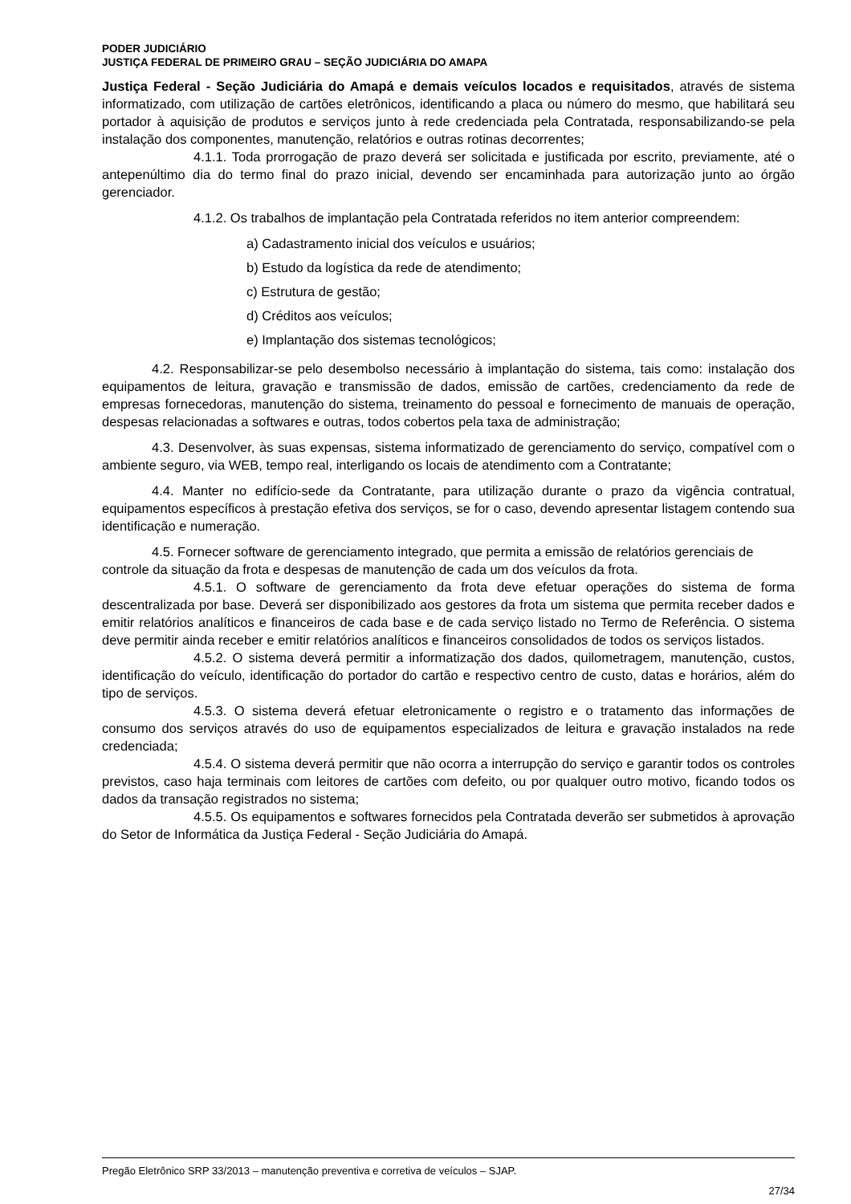PODER JUDICIÁRIO
JUSTIÇA FEDERAL DE PRIMEIRO GRAU – SEÇÃO JUDICIÁRIA DO AMAPA
Justiça Federal - Seção Judiciária do Amapá e demais veículos locados e requisitados, através de sistema informatizado, com utilização de cartões eletrônicos, identificando a placa ou número do mesmo, que habilitará seu portador à aquisição de produtos e serviços junto à rede credenciada pela Contratada, responsabilizando-se pela instalação dos componentes, manutenção, relatórios e outras rotinas decorrentes;
4.1.1. Toda prorrogação de prazo deverá ser solicitada e justificada por escrito, previamente, até o antepenúltimo dia do termo final do prazo inicial, devendo ser encaminhada para autorização junto ao órgão gerenciador.
4.1.2. Os trabalhos de implantação pela Contratada referidos no item anterior compreendem:
a) Cadastramento inicial dos veículos e usuários;
b) Estudo da logística da rede de atendimento;
c) Estrutura de gestão;
d) Créditos aos veículos;
e) Implantação dos sistemas tecnológicos;
4.2. Responsabilizar-se pelo desembolso necessário à implantação do sistema, tais como: instalação dos equipamentos de leitura, gravação e transmissão de dados, emissão de cartões, credenciamento da rede de empresas fornecedoras, manutenção do sistema, treinamento do pessoal e fornecimento de manuais de operação, despesas relacionadas a softwares e outras, todos cobertos pela taxa de administração;
4.3. Desenvolver, às suas expensas, sistema informatizado de gerenciamento do serviço, compatível com o ambiente seguro, via WEB, tempo real, interligando os locais de atendimento com a Contratante;
4.4. Manter no edifício-sede da Contratante, para utilização durante o prazo da vigência contratual, equipamentos específicos à prestação efetiva dos serviços, se for o caso, devendo apresentar listagem contendo sua identificação e numeração.
4.5. Fornecer software de gerenciamento integrado, que permita a emissão de relatórios gerenciais de controle da situação da frota e despesas de manutenção de cada um dos veículos da frota.
4.5.1. O software de gerenciamento da frota deve efetuar operações do sistema de forma descentralizada por base. Deverá ser disponibilizado aos gestores da frota um sistema que permita receber dados e emitir relatórios analíticos e financeiros de cada base e de cada serviço listado no Termo de Referência. O sistema deve permitir ainda receber e emitir relatórios analíticos e financeiros consolidados de todos os serviços listados.
4.5.2. O sistema deverá permitir a informatização dos dados, quilometragem, manutenção, custos, identificação do veículo, identificação do portador do cartão e respectivo centro de custo, datas e horários, além do tipo de serviços.
4.5.3. O sistema deverá efetuar eletronicamente o registro e o tratamento das informações de consumo dos serviços através do uso de equipamentos especializados de leitura e gravação instalados na rede credenciada;
4.5.4. O sistema deverá permitir que não ocorra a interrupção do serviço e garantir todos os controles previstos, caso haja terminais com leitores de cartões com defeito, ou por qualquer outro motivo, ficando todos os dados da transação registrados no sistema;
4.5.5. Os equipamentos e softwares fornecidos pela Contratada deverão ser submetidos à aprovação do Setor de Informática da Justiça Federal - Seção Judiciária do Amapá.
Pregão Eletrônico SRP 33/2013 – manutenção preventiva e corretiva de veículos – SJAP.
27/34